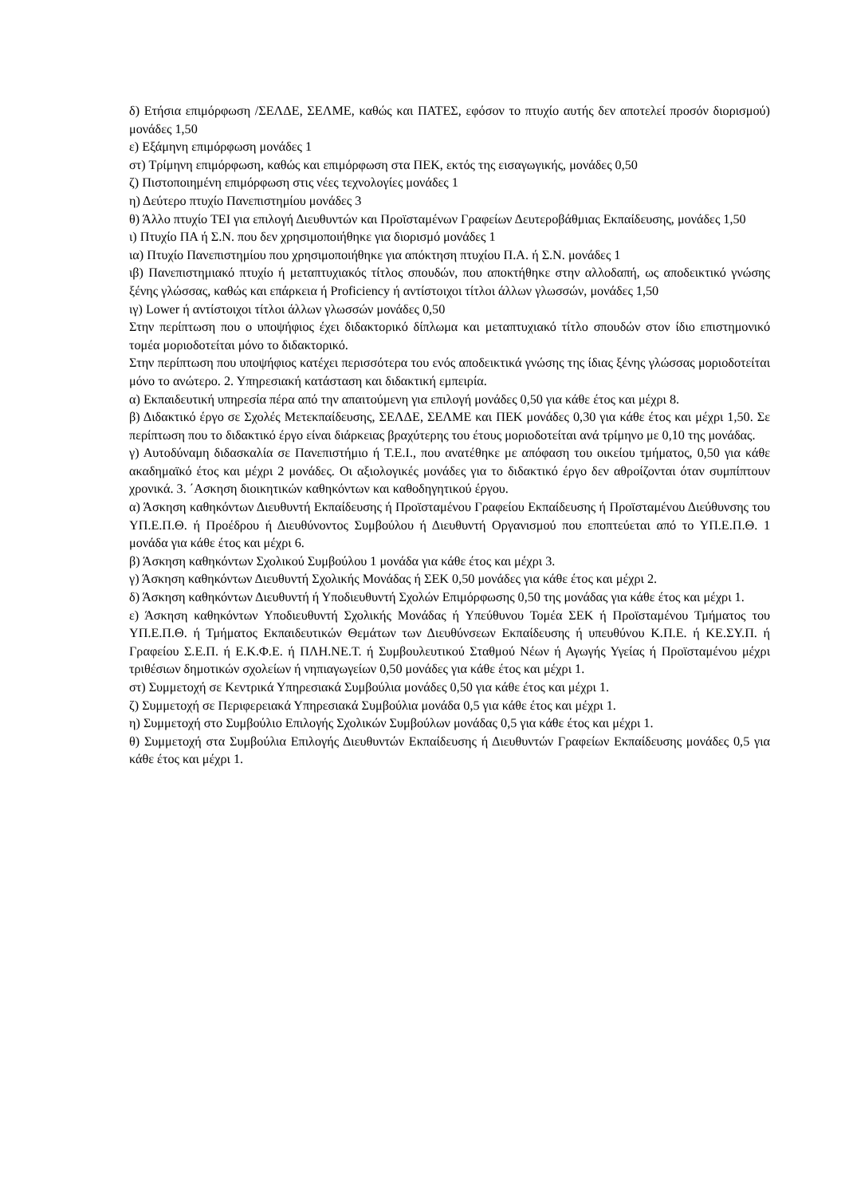δ) Ετήσια επιμόρφωση /ΣΕΛΔΕ, ΣΕΛΜΕ, καθώς και ΠΑΤΕΣ, εφόσον το πτυχίο αυτής δεν αποτελεί προσόν διορισμού) μονάδες 1,50
ε) Εξάμηνη επιμόρφωση μονάδες 1
στ) Τρίμηνη επιμόρφωση, καθώς και επιμόρφωση στα ΠΕΚ, εκτός της εισαγωγικής, μονάδες 0,50
ζ) Πιστοποιημένη επιμόρφωση στις νέες τεχνολογίες μονάδες 1
η) Δεύτερο πτυχίο Πανεπιστημίου μονάδες 3
θ) Άλλο πτυχίο ΤΕΙ για επιλογή Διευθυντών και Προϊσταμένων Γραφείων Δευτεροβάθμιας Εκπαίδευσης, μονάδες 1,50
ι) Πτυχίο ΠΑ ή Σ.Ν. που δεν χρησιμοποιήθηκε για διορισμό μονάδες 1
ια) Πτυχίο Πανεπιστημίου που χρησιμοποιήθηκε για απόκτηση πτυχίου Π.Α. ή Σ.Ν. μονάδες 1
ιβ) Πανεπιστημιακό πτυχίο ή μεταπτυχιακός τίτλος σπουδών, που αποκτήθηκε στην αλλοδαπή, ως αποδεικτικό γνώσης ξένης γλώσσας, καθώς και επάρκεια ή Proficiency ή αντίστοιχοι τίτλοι άλλων γλωσσών, μονάδες 1,50
ιγ) Lower ή αντίστοιχοι τίτλοι άλλων γλωσσών μονάδες 0,50
Στην περίπτωση που ο υποψήφιος έχει διδακτορικό δίπλωμα και μεταπτυχιακό τίτλο σπουδών στον ίδιο επιστημονικό τομέα μοριοδοτείται μόνο το διδακτορικό.
Στην περίπτωση που υποψήφιος κατέχει περισσότερα του ενός αποδεικτικά γνώσης της ίδιας ξένης γλώσσας μοριοδοτείται μόνο το ανώτερο. 2. Υπηρεσιακή κατάσταση και διδακτική εμπειρία.
α) Εκπαιδευτική υπηρεσία πέρα από την απαιτούμενη για επιλογή μονάδες 0,50 για κάθε έτος και μέχρι 8.
β) Διδακτικό έργο σε Σχολές Μετεκπαίδευσης, ΣΕΛΔΕ, ΣΕΛΜΕ και ΠΕΚ μονάδες 0,30 για κάθε έτος και μέχρι 1,50. Σε περίπτωση που το διδακτικό έργο είναι διάρκειας βραχύτερης του έτους μοριοδοτείται ανά τρίμηνο με 0,10 της μονάδας.
γ) Αυτοδύναμη διδασκαλία σε Πανεπιστήμιο ή Τ.Ε.Ι., που ανατέθηκε με απόφαση του οικείου τμήματος, 0,50 για κάθε ακαδημαϊκό έτος και μέχρι 2 μονάδες. Οι αξιολογικές μονάδες για το διδακτικό έργο δεν αθροίζονται όταν συμπίπτουν χρονικά. 3. ΄Ασκηση διοικητικών καθηκόντων και καθοδηγητικού έργου.
α) Άσκηση καθηκόντων Διευθυντή Εκπαίδευσης ή Προϊσταμένου Γραφείου Εκπαίδευσης ή Προϊσταμένου Διεύθυνσης του ΥΠ.Ε.Π.Θ. ή Προέδρου ή Διευθύνοντος Συμβούλου ή Διευθυντή Οργανισμού που εποπτεύεται από το ΥΠ.Ε.Π.Θ. 1 μονάδα για κάθε έτος και μέχρι 6.
β) Άσκηση καθηκόντων Σχολικού Συμβούλου 1 μονάδα για κάθε έτος και μέχρι 3.
γ) Άσκηση καθηκόντων Διευθυντή Σχολικής Μονάδας ή ΣΕΚ 0,50 μονάδες για κάθε έτος και μέχρι 2.
δ) Άσκηση καθηκόντων Διευθυντή ή Υποδιευθυντή Σχολών Επιμόρφωσης 0,50 της μονάδας για κάθε έτος και μέχρι 1.
ε) Άσκηση καθηκόντων Υποδιευθυντή Σχολικής Μονάδας ή Υπεύθυνου Τομέα ΣΕΚ ή Προϊσταμένου Τμήματος του ΥΠ.Ε.Π.Θ. ή Τμήματος Εκπαιδευτικών Θεμάτων των Διευθύνσεων Εκπαίδευσης ή υπευθύνου Κ.Π.Ε. ή ΚΕ.ΣΥ.Π. ή Γραφείου Σ.Ε.Π. ή Ε.Κ.Φ.Ε. ή ΠΛΗ.ΝΕ.Τ. ή Συμβουλευτικού Σταθμού Νέων ή Αγωγής Υγείας ή Προϊσταμένου μέχρι τριθέσιων δημοτικών σχολείων ή νηπιαγωγείων 0,50 μονάδες για κάθε έτος και μέχρι 1.
στ) Συμμετοχή σε Κεντρικά Υπηρεσιακά Συμβούλια μονάδες 0,50 για κάθε έτος και μέχρι 1.
ζ) Συμμετοχή σε Περιφερειακά Υπηρεσιακά Συμβούλια μονάδα 0,5 για κάθε έτος και μέχρι 1.
η) Συμμετοχή στο Συμβούλιο Επιλογής Σχολικών Συμβούλων μονάδας 0,5 για κάθε έτος και μέχρι 1.
θ) Συμμετοχή στα Συμβούλια Επιλογής Διευθυντών Εκπαίδευσης ή Διευθυντών Γραφείων Εκπαίδευσης μονάδες 0,5 για κάθε έτος και μέχρι 1.